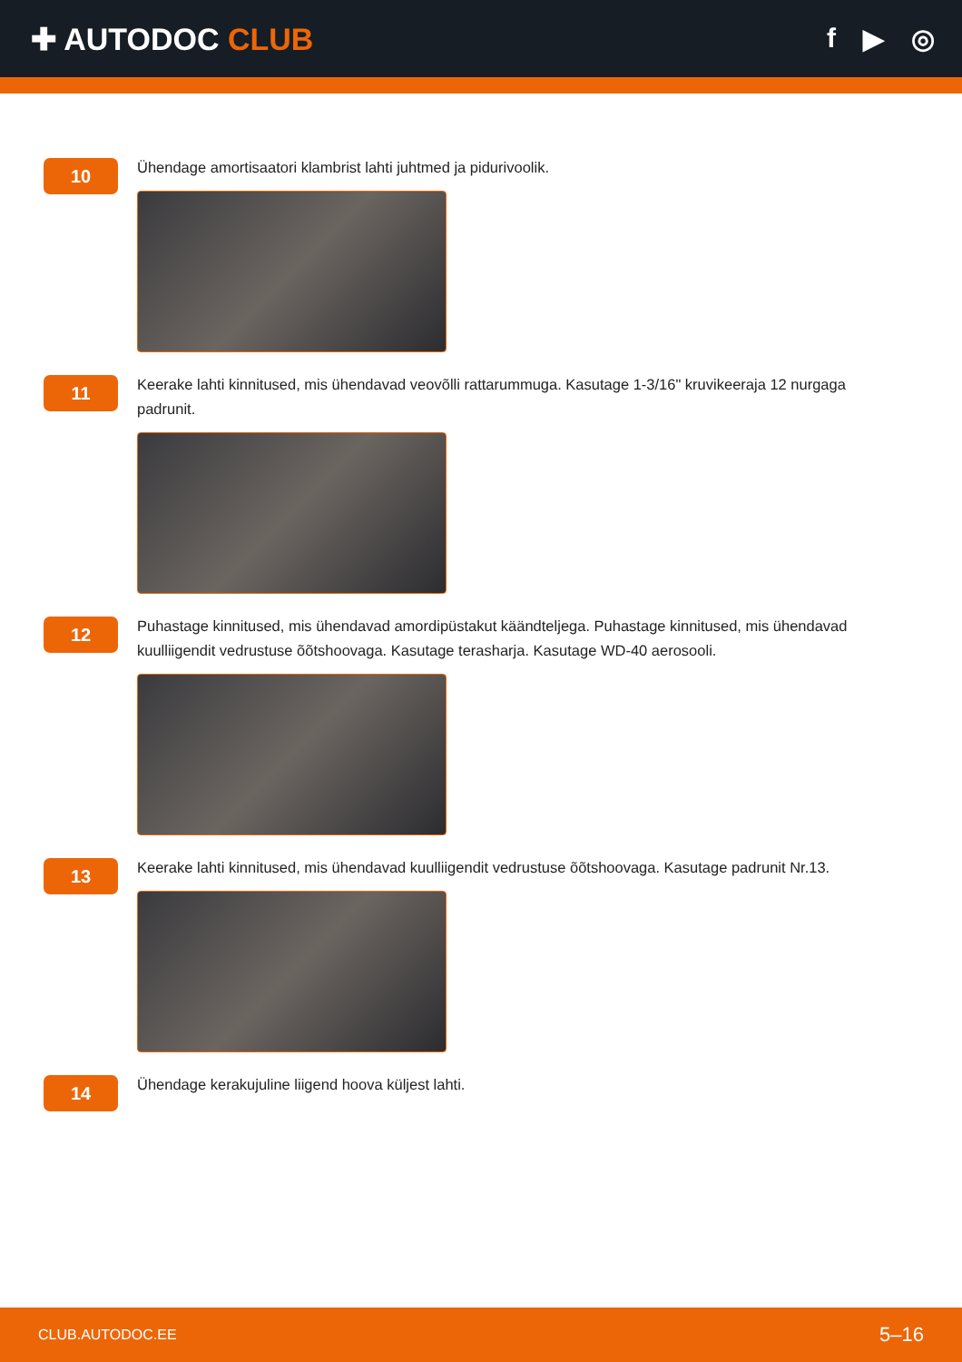✚ AUTODOC CLUB f ▶ ◎
10
Ühendage amortisaatori klambrist lahti juhtmed ja pidurivoolik.
11
Keerake lahti kinnitused, mis ühendavad veovõlli rattarummuga. Kasutage 1-3/16" kruvikeeraja 12 nurgaga padrunit.
12
Puhastage kinnitused, mis ühendavad amordipüstakut käändteljega. Puhastage kinnitused, mis ühendavad kuulliigendit vedrustuse õõtshoovaga. Kasutage terasharja. Kasutage WD-40 aerosooli.
13
Keerake lahti kinnitused, mis ühendavad kuulliigendit vedrustuse õõtshoovaga. Kasutage padrunit Nr.13.
14
Ühendage kerakujuline liigend hoova küljest lahti.
CLUB.AUTODOC.EE 5–16